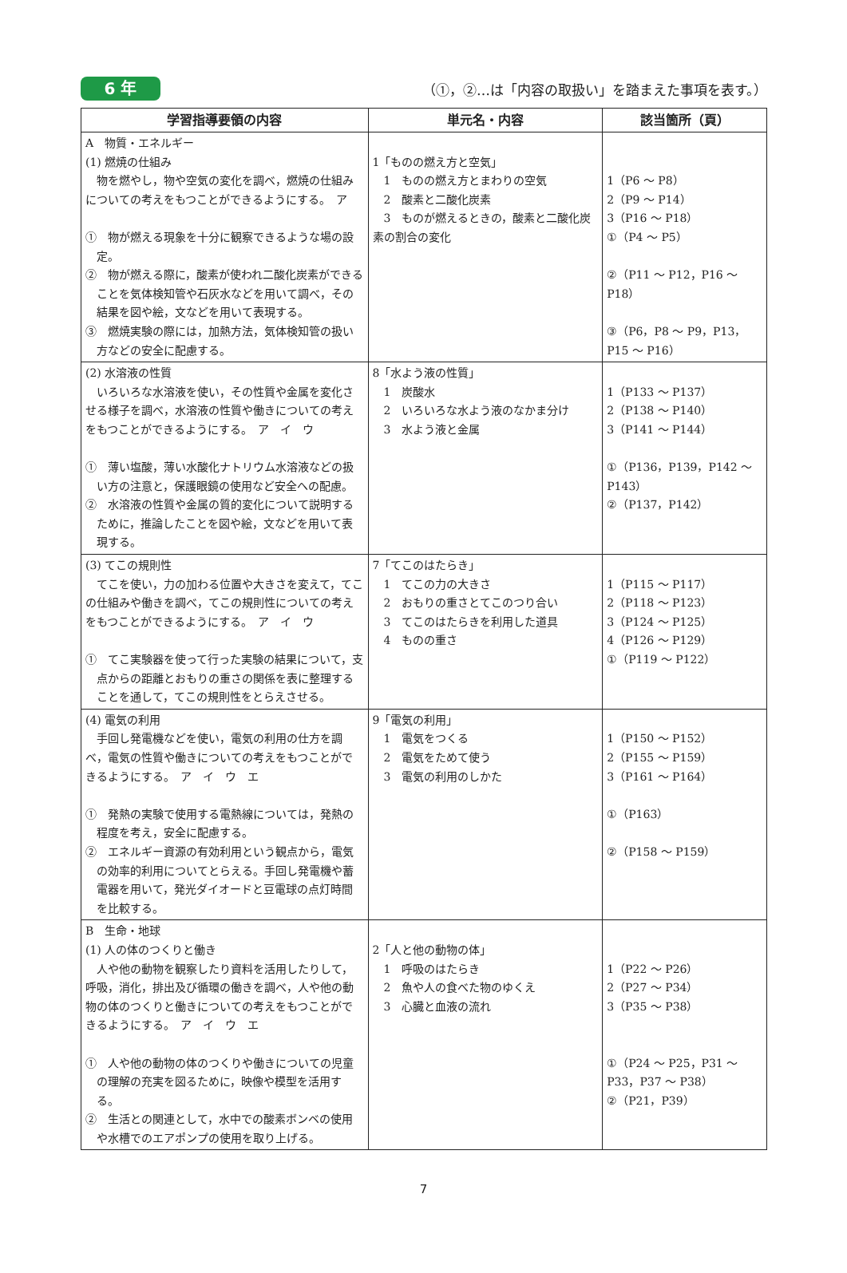6 年
（①，②…は「内容の取扱い」を踏まえた事項を表す。）
| 学習指導要領の内容 | 単元名・内容 | 該当箇所（頁） |
| --- | --- | --- |
| A 物質・エネルギー (1) 燃焼の仕組み 物を燃やし，物や空気の変化を調べ，燃焼の仕組みについての考えをもつことができるようにする。 ア ① 物が燃える現象を十分に観察できるような場の設定。 ② 物が燃える際に，酸素が使われ二酸化炭素ができることを気体検知管や石灰水などを用いて調べ，その結果を図や絵，文などを用いて表現する。 ③ 燃焼実験の際には，加熱方法，気体検知管の扱い方などの安全に配慮する。 | 1「ものの燃え方と空気」 1 ものの燃え方とまわりの空気 2 酸素と二酸化炭素 3 ものが燃えるときの，酸素と二酸化炭素の割合の変化 | 1（P6 ～ P8） 2（P9 ～ P14） 3（P16 ～ P18） ①（P4 ～ P5） ②（P11 ～ P12，P16 ～ P18） ③（P6，P8 ～ P9，P13，P15 ～ P16） |
| (2) 水溶液の性質 いろいろな水溶液を使い，その性質や金属を変化させる様子を調べ，水溶液の性質や働きについての考えをもつことができるようにする。 ア イ ウ ① 薄い塩酸，薄い水酸化ナトリウム水溶液などの扱い方の注意と，保護眼鏡の使用など安全への配慮。 ② 水溶液の性質や金属の質的変化について説明するために，推論したことを図や絵，文などを用いて表現する。 | 8「水よう液の性質」 1 炭酸水 2 いろいろな水よう液のなかま分け 3 水よう液と金属 | 1（P133 ～ P137） 2（P138 ～ P140） 3（P141 ～ P144） ①（P136，P139，P142 ～ P143） ②（P137，P142） |
| (3) てこの規則性 てこを使い，力の加わる位置や大きさを変えて，てこの仕組みや働きを調べ，てこの規則性についての考えをもつことができるようにする。 ア イ ウ ① てこ実験器を使って行った実験の結果について，支点からの距離とおもりの重さの関係を表に整理することを通して，てこの規則性をとらえさせる。 | 7「てこのはたらき」 1 てこの力の大きさ 2 おもりの重さとてこのつり合い 3 てこのはたらきを利用した道具 4 ものの重さ | 1（P115 ～ P117） 2（P118 ～ P123） 3（P124 ～ P125） 4（P126 ～ P129） ①（P119 ～ P122） |
| (4) 電気の利用 手回し発電機などを使い，電気の利用の仕方を調べ，電気の性質や働きについての考えをもつことができるようにする。 ア イ ウ エ ① 発熱の実験で使用する電熱線については，発熱の程度を考え，安全に配慮する。 ② エネルギー資源の有効利用という観点から，電気の効率的利用についてとらえる。手回し発電機や蓄電器を用いて，発光ダイオードと豆電球の点灯時間を比較する。 | 9「電気の利用」 1 電気をつくる 2 電気をためて使う 3 電気の利用のしかた | 1（P150 ～ P152） 2（P155 ～ P159） 3（P161 ～ P164） ①（P163） ②（P158 ～ P159） |
| B 生命・地球 (1) 人の体のつくりと働き 人や他の動物を観察したり資料を活用したりして，呼吸，消化，排出及び循環の働きを調べ，人や他の動物の体のつくりと働きについての考えをもつことができるようにする。 ア イ ウ エ ① 人や他の動物の体のつくりや働きについての児童の理解の充実を図るために，映像や模型を活用する。 ② 生活との関連として，水中での酸素ボンベの使用や水槽でのエアポンプの使用を取り上げる。 | 2「人と他の動物の体」 1 呼吸のはたらき 2 魚や人の食べた物のゆくえ 3 心臓と血液の流れ | 1（P22 ～ P26） 2（P27 ～ P34） 3（P35 ～ P38） ①（P24 ～ P25，P31 ～ P33，P37 ～ P38） ②（P21，P39） |
7